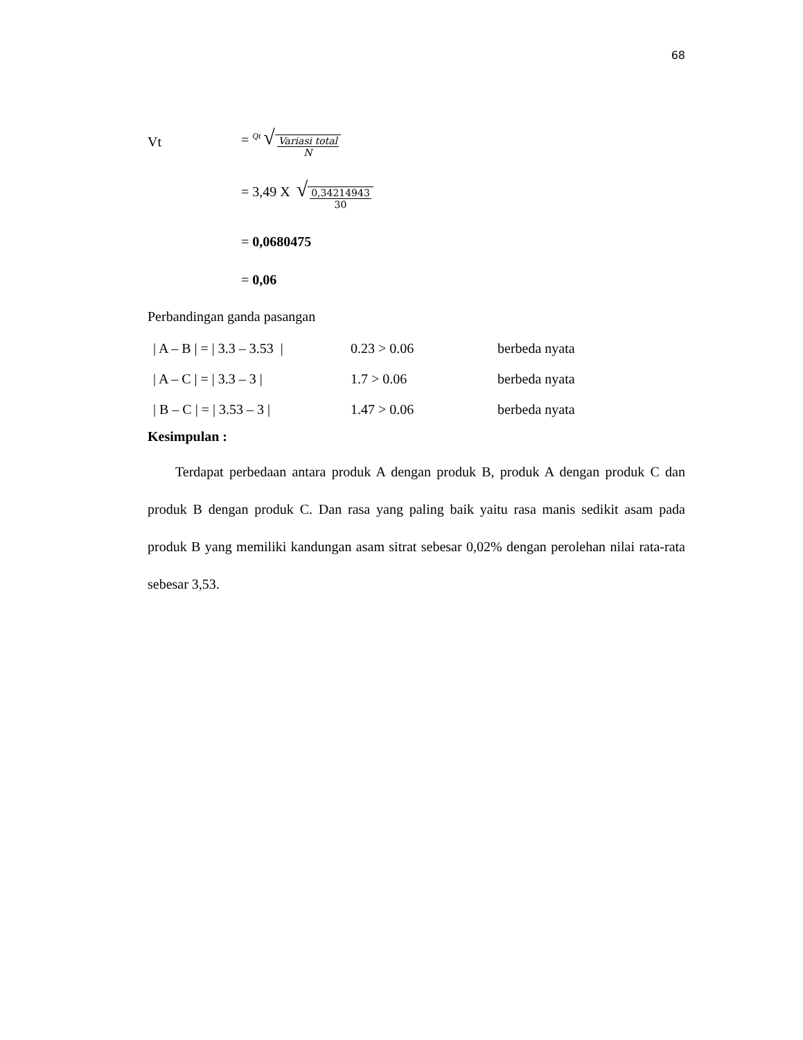68
Vt = <sup>Qt</sup> √ Variasi total N
= 3,49 X √ 0,34214943 30
= 0,0680475
= 0,06
Perbandingan ganda pasangan
| / A – B / = / 3.3 – 3.53 / | 0.23 > 0.06 | berbeda nyata |
| / A – C / = / 3.3 – 3 / | 1.7 > 0.06 | berbeda nyata |
| / B – C / = / 3.53 – 3 / | 1.47 > 0.06 | berbeda nyata |
Kesimpulan :
Terdapat perbedaan antara produk A dengan produk B, produk A dengan produk C dan produk B dengan produk C. Dan rasa yang paling baik yaitu rasa manis sedikit asam pada produk B yang memiliki kandungan asam sitrat sebesar 0,02% dengan perolehan nilai rata-rata sebesar 3,53.